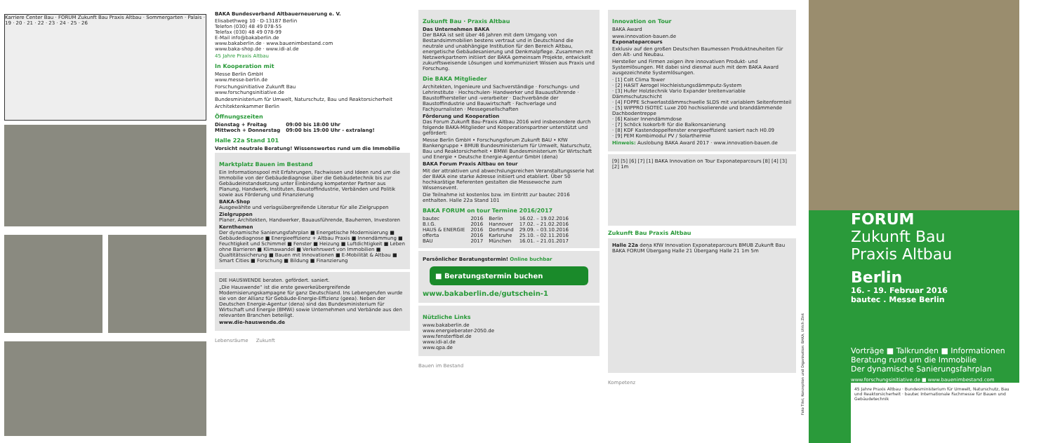Karriere Center Bau · FORUM Zukunft Bau Praxis Altbau · Sommergarten · Palais · 19 · 20 · 21 · 22 · 23 · 24 · 25 · 26
BAKA Bundesverband Altbauerneuerung e. V.
Elisabethweg 10 · D-13187 Berlin
Telefon (030) 48 49 078-55
Telefax (030) 48 49 078-99
E-Mail info@bakaberlin.de
www.bakaberlin.de · www.bauenimbestand.com
www.baka-shop.de · www.idi-al.de
45 Jahre Praxis Altbau
In Kooperation mit
Messe Berlin GmbH
www.messe-berlin.de
Forschungsinitiative Zukunft Bau
www.forschungsinitiative.de
Bundesministerium für Umwelt, Naturschutz, Bau und Reaktorsicherheit
Architektenkammer Berlin
Öffnungszeiten
| Dienstag + Freitag | 09:00 bis 18:00 Uhr |
| Mittwoch + Donnerstag | 09:00 bis 19:00 Uhr - extralang! |
Halle 22a Stand 101
Vorsicht neutrale Beratung! Wissenswertes rund um die Immobilie
Marktplatz Bauen im Bestand
Ein Informationspool mit Erfahrungen, Fachwissen und Ideen rund um die Immobilie von der Gebäudediagnose über die Gebäudetechnik bis zur Gebäudeinstandsetzung unter Einbindung kompetenter Partner aus Planung, Handwerk, Instituten, Baustoffindustrie, Verbänden und Politik sowie aus Förderung und Finanzierung
BAKA-Shop
Ausgewählte und verlagsübergreifende Literatur für alle Zielgruppen
Zielgruppen
Planer, Architekten, Handwerker, Bauausführende, Bauherren, Investoren
Kernthemen
Der dynamische Sanierungsfahrplan ■ Energetische Modernisierung ■ Gebäudediagnose ■ Energieeffizienz + Altbau Praxis ■ Innendämmung ■ Feuchtigkeit und Schimmel ■ Fenster ■ Heizung ■ Luftdichtigkeit ■ Leben ohne Barrieren ■ Klimawandel ■ Verkehrswert von Immobilien ■ Qualtitätssicherung ■ Bauen mit Innovationen ■ E-Mobilität & Altbau ■ Smart Cities ■ Forschung ■ Bildung ■ Finanzierung
DIE HAUSWENDE beraten. gefördert. saniert.
„Die Hauswende“ ist die erste gewerkeübergreifende Modernisierungskampagne für ganz Deutschland. Ins Lebengerufen wurde sie von der Allianz für Gebäude-Energie-Effizienz (geea). Neben der Deutschen Energie-Agentur (dena) sind das Bundesministerium für Wirtschaft und Energie (BMWi) sowie Unternehmen und Verbände aus den relevanten Branchen beteiligt.
www.die-hauswende.de
Lebensräume Zukunft
Zukunft Bau · Praxis Altbau
Das Unternehmen BAKA
Der BAKA ist seit über 46 Jahren mit dem Umgang von Bestandsimmobilien bestens vertraut und in Deutschland die neutrale und unabhängige Institution für den Bereich Altbau, energetische Gebäudesanierung und Denkmalpflege. Zusammen mit Netzwerkpartnern initiiert der BAKA gemeinsam Projekte, entwickelt zukunftsweisende Lösungen und kommuniziert Wissen aus Praxis und Forschung.
Die BAKA Mitglieder
Architekten, Ingenieure und Sachverständige · Forschungs- und Lehrinstitute · Hochschulen· Handwerker und Bauausführende · Baustoffhersteller und -verarbeiter · Dachverbände der Baustoffindustrie und Bauwirtschaft · Fachverlage und Fachjournalisten · Messegesellschaften
Förderung und Kooperation
Das Forum Zukunft Bau-Praxis Altbau 2016 wird insbesondere durch folgende BAKA-Mitglieder und Kooperationspartner unterstützt und gefördert:
Messe Berlin GmbH • Forschungsforum Zukunft BAU • KfW Bankengruppe • BMUB Bundesministerium für Umwelt, Naturschutz, Bau und Reaktorsicherheit • BMWi Bundesministerium für Wirtschaft und Energie • Deutsche Energie-Agentur GmbH (dena)
BAKA Forum Praxis Altbau on tour
Mit der attraktiven und abwechslungsreichen Veranstaltungsserie hat der BAKA eine starke Adresse initiiert und etabliert. Über 50 hochkarätige Referenten gestalten die Messewoche zum Wissensevent.
Die Teilnahme ist kostenlos bzw. im Eintritt zur bautec 2016 enthalten. Halle 22a Stand 101
BAKA FORUM on tour Termine 2016/2017
| bautec | 2016 | Berlin | 16.02. – 19.02.2016 |
| B.I.G. | 2016 | Hannover | 17.02. – 21.02.2016 |
| HAUS & ENERGIE | 2016 | Dortmund | 29.09. – 03.10.2016 |
| offerta | 2016 | Karlsruhe | 25.10. – 02.11.2016 |
| BAU | 2017 | München | 16.01. – 21.01.2017 |
Persönlicher Beratungstermin! Online buchbar
■ Beratungstermin buchen
www.bakaberlin.de/gutschein-1
Nützliche Links
www.bakaberlin.de
www.energieberater-2050.de
www.fensterfibel.de
www.idi-al.de
www.qpa.de
Bauen im Bestand
Innovation on Tour
BAKA Award
www.innovation-bauen.de
Exponateparcours
Exklusiv auf den großen Deutschen Baumessen Produktneuheiten für den Alt- und Neubau.
Hersteller und Firmen zeigen ihre innovativen Produkt- und Systemlösungen. Mit dabei sind diesmal auch mit dem BAKA Award ausgezeichnete Systemlösungen.
· [1] Colt Clima Tower
· [2] HASIT Aerogel Hochleistungsdämmputz-System
· [3] Hufer Holztechnik Vario Expander breitenvariable Dämmschutzschicht
· [4] FOPPE Schwerlastdämmschwelle SLDS mit variablem Seitenformteil
· [5] WIPPRO ISOTEC Luxe 200 hochisolierende und branddämmende Dachbodentreppe
· [6] Kaiser Innendämmdose
· [7] Schöck Isokorb® für die Balkonsanierung
· [8] KDF Kastendoppelfenster energieeffizient saniert nach H0.09
· [9] PEM Kombimodul PV / Solarthermie
Hinweis: Auslobung BAKA Award 2017 · www.innovation-bauen.de
[9] [5] [6] [7] [1] BAKA Innovation on Tour Exponateparcours [8] [4] [3] [2] 1m
Zukunft Bau Praxis Altbau
Halle 22a dena KfW Innovation Exponateparcours BMUB Zukunft Bau BAKA FORUM Übergang Halle 21 Übergang Halle 21 1m 5m
Kompetenz
Foto Titel, Konzeption und Organisation: BAKA, Ulrich Zink
FORUM
Zukunft Bau
Praxis Altbau
Berlin
16. - 19. Februar 2016
bautec . Messe Berlin
Vorträge ■ Talkrunden ■ Informationen
Beratung rund um die Immobilie
Der dynamische Sanierungsfahrplan
www.forschungsinitiative.de ■ www.bauenimbestand.com
45 Jahre Praxis Altbau · Bundesministerium für Umwelt, Naturschutz, Bau und Reaktorsicherheit · bautec Internationale Fachmesse für Bauen und Gebäudetechnik